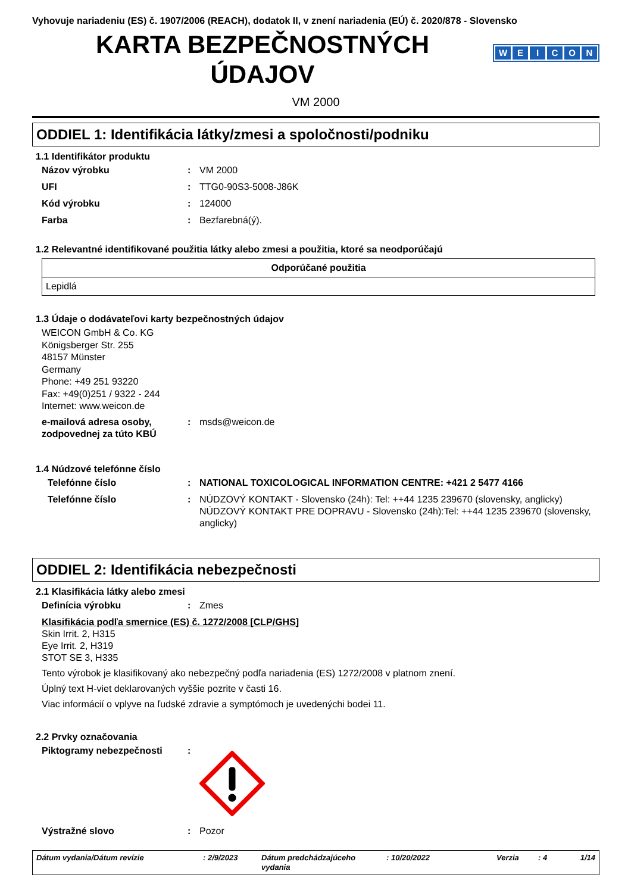Vyhovuje nariadeniu (ES) č. 1907/2006 (REACH), dodatok II, v znení nariadenia (EÚ) č. 2020/878 - Slovensko
KARTA BEZPEČNOSTNÝCH
ÚDAJOV
WEICON
VM 2000
ODDIEL 1: Identifikácia látky/zmesi a spoločnosti/podniku
1.1 Identifikátor produktu
Názov výrobku : VM 2000
UFI : TTG0-90S3-5008-J86K
Kód výrobku : 124000
Farba : Bezfarebná(ý).
1.2 Relevantné identifikované použitia látky alebo zmesi a použitia, ktoré sa neodporúčajú
| Odporúčané použitia |
| --- |
| Lepidlá |
1.3 Údaje o dodávateľovi karty bezpečnostných údajov
WEICON GmbH & Co. KG
Königsberger Str. 255
48157 Münster
Germany
Phone: +49 251 93220
Fax: +49(0)251 / 9322 - 244
Internet: www.weicon.de
e-mailová adresa osoby, zodpovednej za túto KBÚ
: msds@weicon.de
1.4 Núdzové telefónne číslo
Telefónne číslo : NATIONAL TOXICOLOGICAL INFORMATION CENTRE: +421 2 5477 4166
Telefónne číslo : NÚDZOVÝ KONTAKT - Slovensko (24h): Tel: ++44 1235 239670 (slovensky, anglicky)
NÚDZOVÝ KONTAKT PRE DOPRAVU - Slovensko (24h):Tel: ++44 1235 239670 (slovensky, anglicky)
ODDIEL 2: Identifikácia nebezpečnosti
2.1 Klasifikácia látky alebo zmesi
Definícia výrobku : Zmes
Klasifikácia podľa smernice (ES) č. 1272/2008 [CLP/GHS]
Skin Irrit. 2, H315
Eye Irrit. 2, H319
STOT SE 3, H335
Tento výrobok je klasifikovaný ako nebezpečný podľa nariadenia (ES) 1272/2008 v platnom znení.
Úplný text H-viet deklarovaných vyššie pozrite v časti 16.
Viac informácií o vplyve na ľudské zdravie a symptómoch je uvedenýchi bodei 11.
2.2 Prvky označovania
Piktogramy nebezpečnosti :
Výstražné slovo : Pozor
Dátum vydania/Dátum revízie : 2/9/2023 Dátum predchádzajúceho vydania
: 10/20/2022 Verzia : 4 1/14